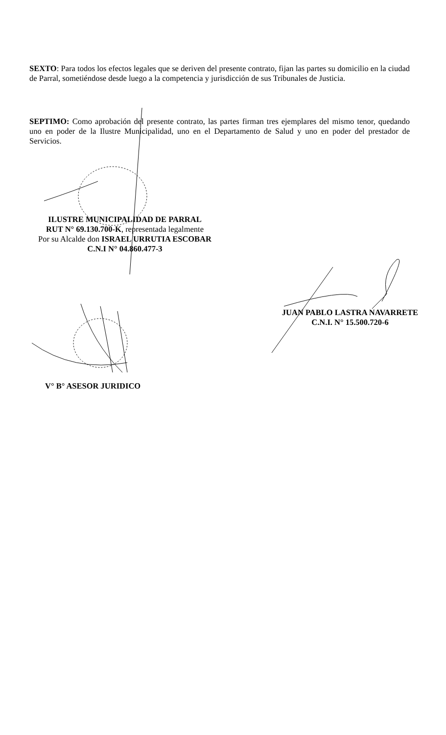SEXTO: Para todos los efectos legales que se deriven del presente contrato, fijan las partes su domicilio en la ciudad de Parral, sometiéndose desde luego a la competencia y jurisdicción de sus Tribunales de Justicia.
SEPTIMO: Como aprobación del presente contrato, las partes firman tres ejemplares del mismo tenor, quedando uno en poder de la Ilustre Municipalidad, uno en el Departamento de Salud y uno en poder del prestador de Servicios.
ILUSTRE MUNICIPALIDAD DE PARRAL
RUT N° 69.130.700-K, representada legalmente
Por su Alcalde don ISRAEL URRUTIA ESCOBAR
C.N.I N° 04.860.477-3
JUAN PABLO LASTRA NAVARRETE
C.N.I. N° 15.500.720-6
V° B° ASESOR JURIDICO